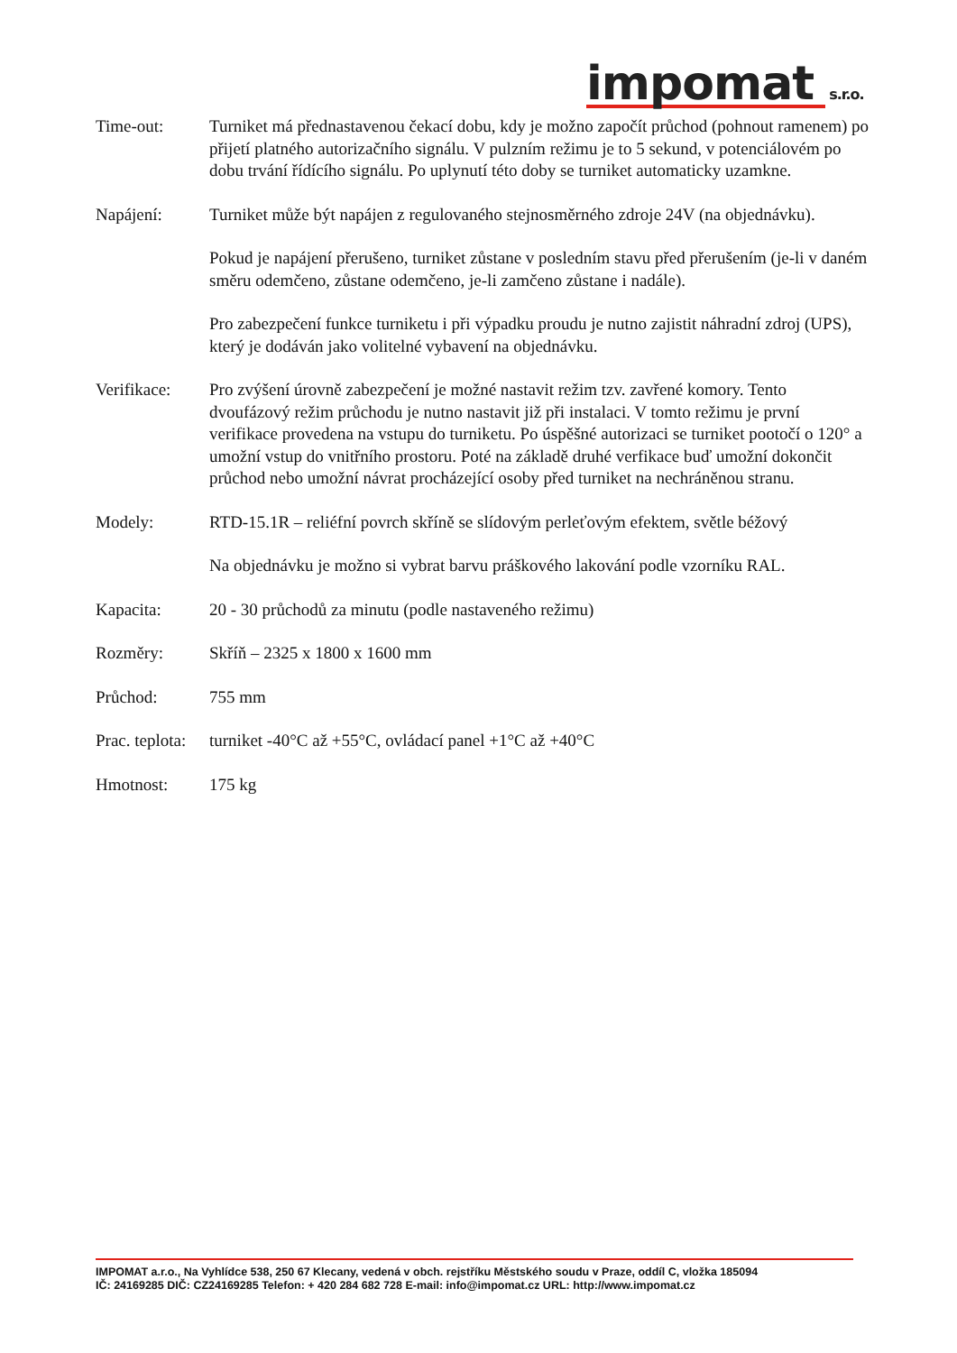impomat s.r.o.
Time-out: Turniket má přednastavenou čekací dobu, kdy je možno započít průchod (pohnout ramenem) po přijetí platného autorizačního signálu. V pulzním režimu je to 5 sekund, v potenciálovém po dobu trvání řídícího signálu. Po uplynutí této doby se turniket automaticky uzamkne.
Napájení: Turniket může být napájen z regulovaného stejnosměrného zdroje 24V (na objednávku).
Pokud je napájení přerušeno, turniket zůstane v posledním stavu před přerušením (je-li v daném směru odemčeno, zůstane odemčeno, je-li zamčeno zůstane i nadále).
Pro zabezpečení funkce turniketu i při výpadku proudu je nutno zajistit náhradní zdroj (UPS), který je dodáván jako volitelné vybavení na objednávku.
Verifikace: Pro zvýšení úrovně zabezpečení je možné nastavit režim tzv. zavřené komory. Tento dvoufázový režim průchodu je nutno nastavit již při instalaci. V tomto režimu je první verifikace provedena na vstupu do turniketu. Po úspěšné autorizaci se turniket pootočí o 120° a umožní vstup do vnitřního prostoru. Poté na základě druhé verfikace buď umožní dokončit průchod nebo umožní návrat procházející osoby před turniket na nechráněnou stranu.
Modely: RTD-15.1R – reliéfní povrch skříně se slídovým perleťovým efektem, světle béžový
Na objednávku je možno si vybrat barvu práškového lakování podle vzorníku RAL.
Kapacita: 20 - 30 průchodů za minutu (podle nastaveného režimu)
Rozměry: Skříň – 2325 x 1800 x 1600 mm
Průchod: 755 mm
Prac. teplota:
turniket -40°C až +55°C, ovládací panel +1°C až +40°C
Hmotnost: 175 kg
IMPOMAT a.r.o., Na Vyhlídce 538, 250 67 Klecany, vedená v obch. rejstříku Městského soudu v Praze, oddíl C, vložka 185094
IČ: 24169285 DIČ: CZ24169285 Telefon: + 420 284 682 728 E-mail: info@impomat.cz URL: http://www.impomat.cz